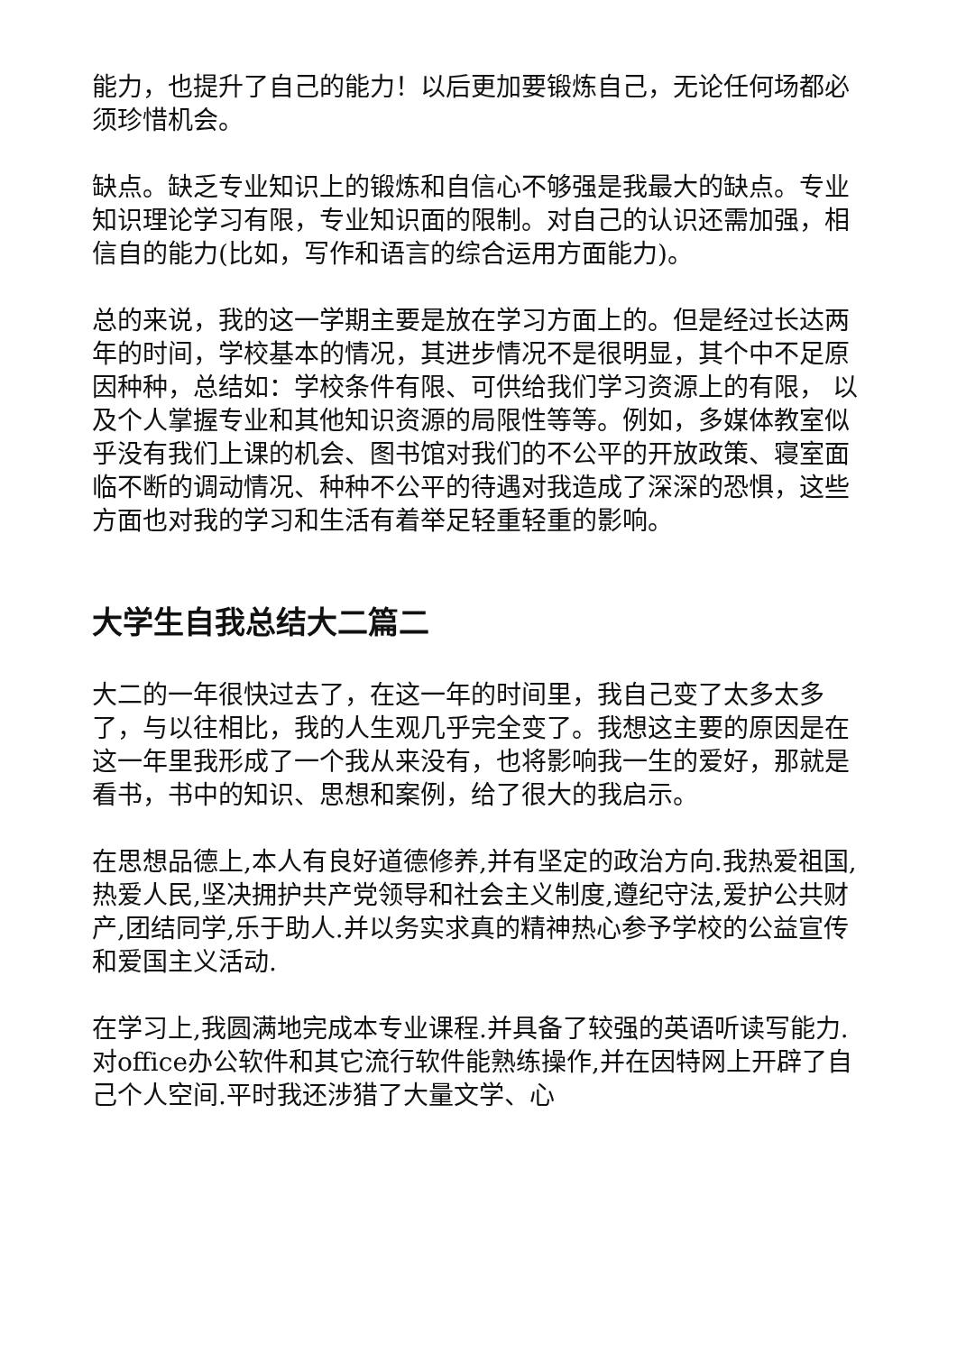能力，也提升了自己的能力！以后更加要锻炼自己，无论任何场都必须珍惜机会。
缺点。缺乏专业知识上的锻炼和自信心不够强是我最大的缺点。专业知识理论学习有限，专业知识面的限制。对自己的认识还需加强，相信自的能力(比如，写作和语言的综合运用方面能力)。
总的来说，我的这一学期主要是放在学习方面上的。但是经过长达两年的时间，学校基本的情况，其进步情况不是很明显，其个中不足原因种种，总结如：学校条件有限、可供给我们学习资源上的有限， 以及个人掌握专业和其他知识资源的局限性等等。例如，多媒体教室似乎没有我们上课的机会、图书馆对我们的不公平的开放政策、寝室面临不断的调动情况、种种不公平的待遇对我造成了深深的恐惧，这些方面也对我的学习和生活有着举足轻重轻重的影响。
大学生自我总结大二篇二
大二的一年很快过去了，在这一年的时间里，我自己变了太多太多了，与以往相比，我的人生观几乎完全变了。我想这主要的原因是在这一年里我形成了一个我从来没有，也将影响我一生的爱好，那就是看书，书中的知识、思想和案例，给了很大的我启示。
在思想品德上,本人有良好道德修养,并有坚定的政治方向.我热爱祖国,热爱人民,坚决拥护共产党领导和社会主义制度,遵纪守法,爱护公共财产,团结同学,乐于助人.并以务实求真的精神热心参予学校的公益宣传和爱国主义活动.
在学习上,我圆满地完成本专业课程.并具备了较强的英语听读写能力.对office办公软件和其它流行软件能熟练操作,并在因特网上开辟了自己个人空间.平时我还涉猎了大量文学、心